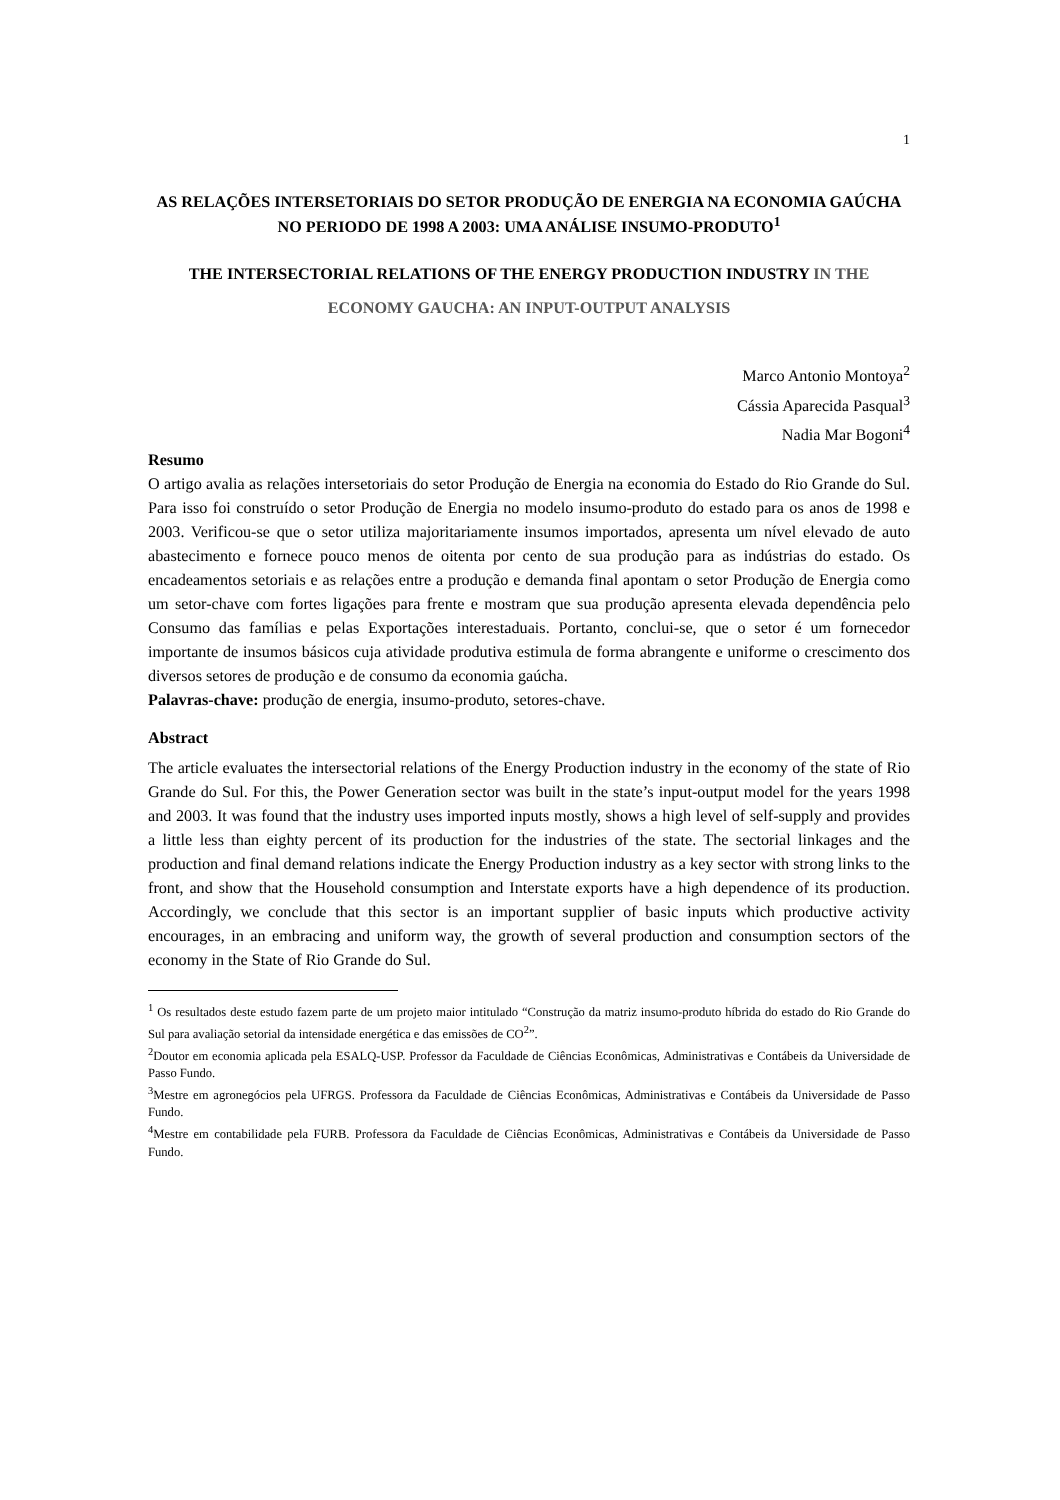1
AS RELAÇÕES INTERSETORIAIS DO SETOR PRODUÇÃO DE ENERGIA NA ECONOMIA GAÚCHA NO PERIODO DE 1998 A 2003: UMA ANÁLISE INSUMO-PRODUTO<sup>1</sup>
THE INTERSECTORIAL RELATIONS OF THE ENERGY PRODUCTION INDUSTRY IN THE ECONOMY GAUCHA: AN INPUT-OUTPUT ANALYSIS
Marco Antonio Montoya<sup>2</sup>
Cássia Aparecida Pasqual<sup>3</sup>
Nadia Mar Bogoni<sup>4</sup>
Resumo
O artigo avalia as relações intersetoriais do setor Produção de Energia na economia do Estado do Rio Grande do Sul. Para isso foi construído o setor Produção de Energia no modelo insumo-produto do estado para os anos de 1998 e 2003. Verificou-se que o setor utiliza majoritariamente insumos importados, apresenta um nível elevado de auto abastecimento e fornece pouco menos de oitenta por cento de sua produção para as indústrias do estado. Os encadeamentos setoriais e as relações entre a produção e demanda final apontam o setor Produção de Energia como um setor-chave com fortes ligações para frente e mostram que sua produção apresenta elevada dependência pelo Consumo das famílias e pelas Exportações interestaduais. Portanto, conclui-se, que o setor é um fornecedor importante de insumos básicos cuja atividade produtiva estimula de forma abrangente e uniforme o crescimento dos diversos setores de produção e de consumo da economia gaúcha.
Palavras-chave: produção de energia, insumo-produto, setores-chave.
Abstract
The article evaluates the intersectorial relations of the Energy Production industry in the economy of the state of Rio Grande do Sul. For this, the Power Generation sector was built in the state’s input-output model for the years 1998 and 2003. It was found that the industry uses imported inputs mostly, shows a high level of self-supply and provides a little less than eighty percent of its production for the industries of the state. The sectorial linkages and the production and final demand relations indicate the Energy Production industry as a key sector with strong links to the front, and show that the Household consumption and Interstate exports have a high dependence of its production. Accordingly, we conclude that this sector is an important supplier of basic inputs which productive activity encourages, in an embracing and uniform way, the growth of several production and consumption sectors of the economy in the State of Rio Grande do Sul.
<sup>1</sup> Os resultados deste estudo fazem parte de um projeto maior intitulado “Construção da matriz insumo-produto híbrida do estado do Rio Grande do Sul para avaliação setorial da intensidade energética e das emissões de CO<sup>2</sup>”.
<sup>2</sup> Doutor em economia aplicada pela ESALQ-USP. Professor da Faculdade de Ciências Econômicas, Administrativas e Contábeis da Universidade de Passo Fundo.
<sup>3</sup> Mestre em agronegócios pela UFRGS. Professora da Faculdade de Ciências Econômicas, Administrativas e Contábeis da Universidade de Passo Fundo.
<sup>4</sup> Mestre em contabilidade pela FURB. Professora da Faculdade de Ciências Econômicas, Administrativas e Contábeis da Universidade de Passo Fundo.